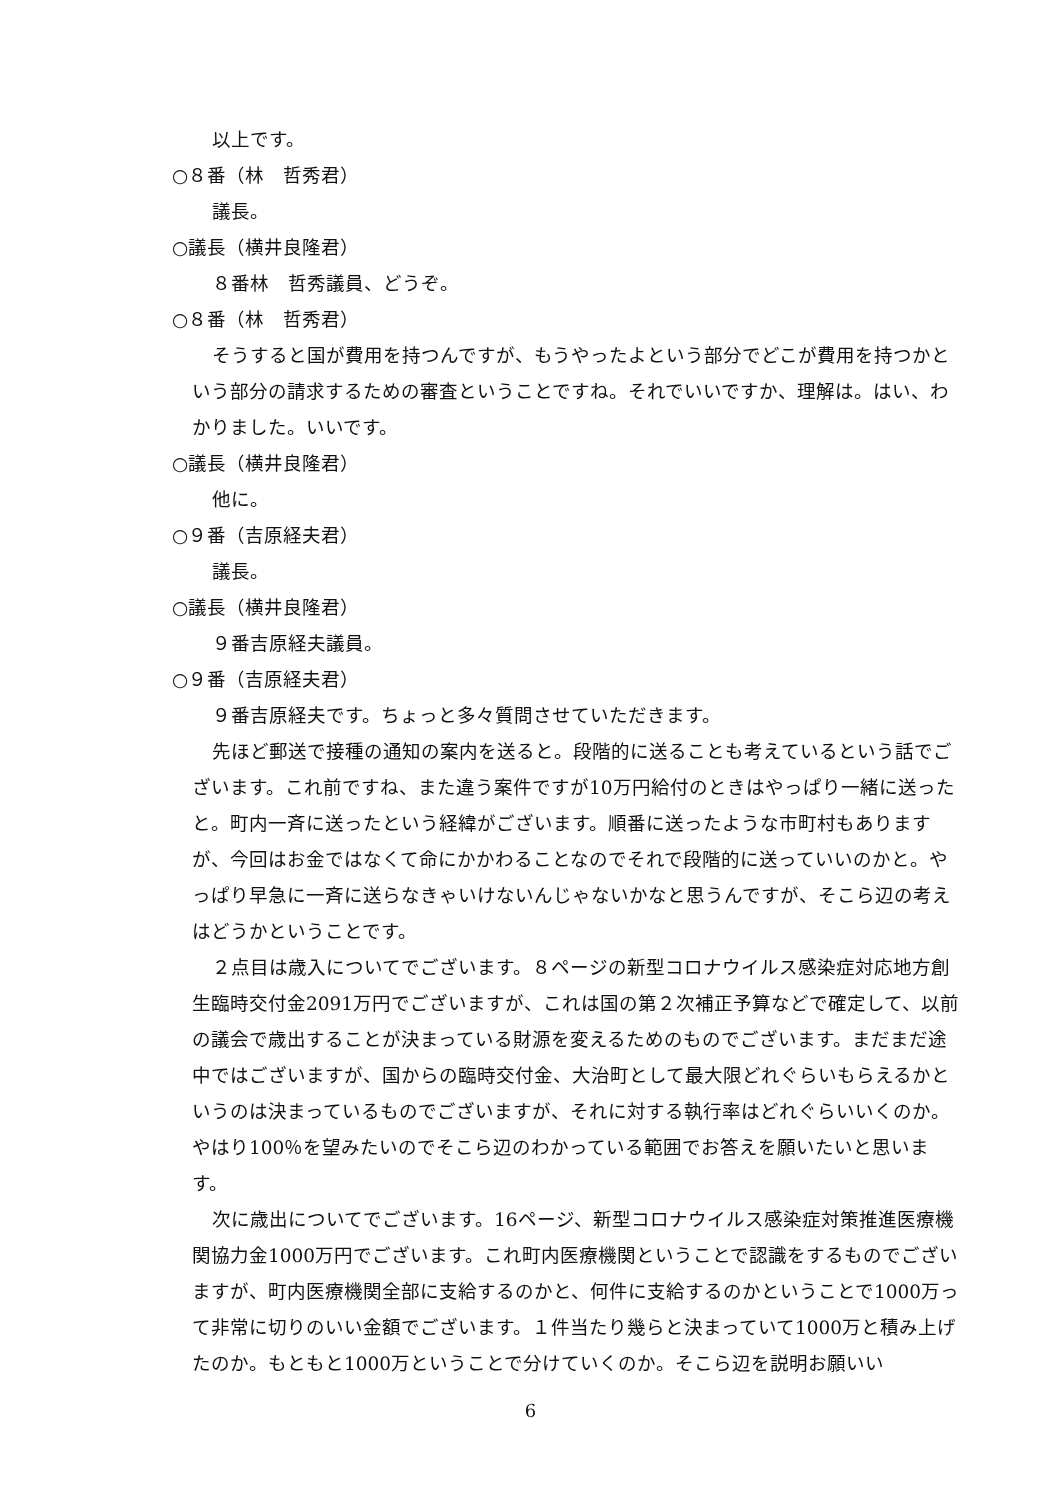以上です。
○８番（林　哲秀君）
議長。
○議長（横井良隆君）
８番林　哲秀議員、どうぞ。
○８番（林　哲秀君）
そうすると国が費用を持つんですが、もうやったよという部分でどこが費用を持つかという部分の請求するための審査ということですね。それでいいですか、理解は。はい、わかりました。いいです。
○議長（横井良隆君）
他に。
○９番（吉原経夫君）
議長。
○議長（横井良隆君）
９番吉原経夫議員。
○９番（吉原経夫君）
９番吉原経夫です。ちょっと多々質問させていただきます。
先ほど郵送で接種の通知の案内を送ると。段階的に送ることも考えているという話でございます。これ前ですね、また違う案件ですが10万円給付のときはやっぱり一緒に送ったと。町内一斉に送ったという経緯がございます。順番に送ったような市町村もありますが、今回はお金ではなくて命にかかわることなのでそれで段階的に送っていいのかと。やっぱり早急に一斉に送らなきゃいけないんじゃないかなと思うんですが、そこら辺の考えはどうかということです。
２点目は歳入についてでございます。８ページの新型コロナウイルス感染症対応地方創生臨時交付金2091万円でございますが、これは国の第２次補正予算などで確定して、以前の議会で歳出することが決まっている財源を変えるためのものでございます。まだまだ途中ではございますが、国からの臨時交付金、大治町として最大限どれぐらいもらえるかというのは決まっているものでございますが、それに対する執行率はどれぐらいいくのか。やはり100％を望みたいのでそこら辺のわかっている範囲でお答えを願いたいと思います。
次に歳出についてでございます。16ページ、新型コロナウイルス感染症対策推進医療機関協力金1000万円でございます。これ町内医療機関ということで認識をするものでございますが、町内医療機関全部に支給するのかと、何件に支給するのかということで1000万って非常に切りのいい金額でございます。１件当たり幾らと決まっていて1000万と積み上げたのか。もともと1000万ということで分けていくのか。そこら辺を説明お願いい
6